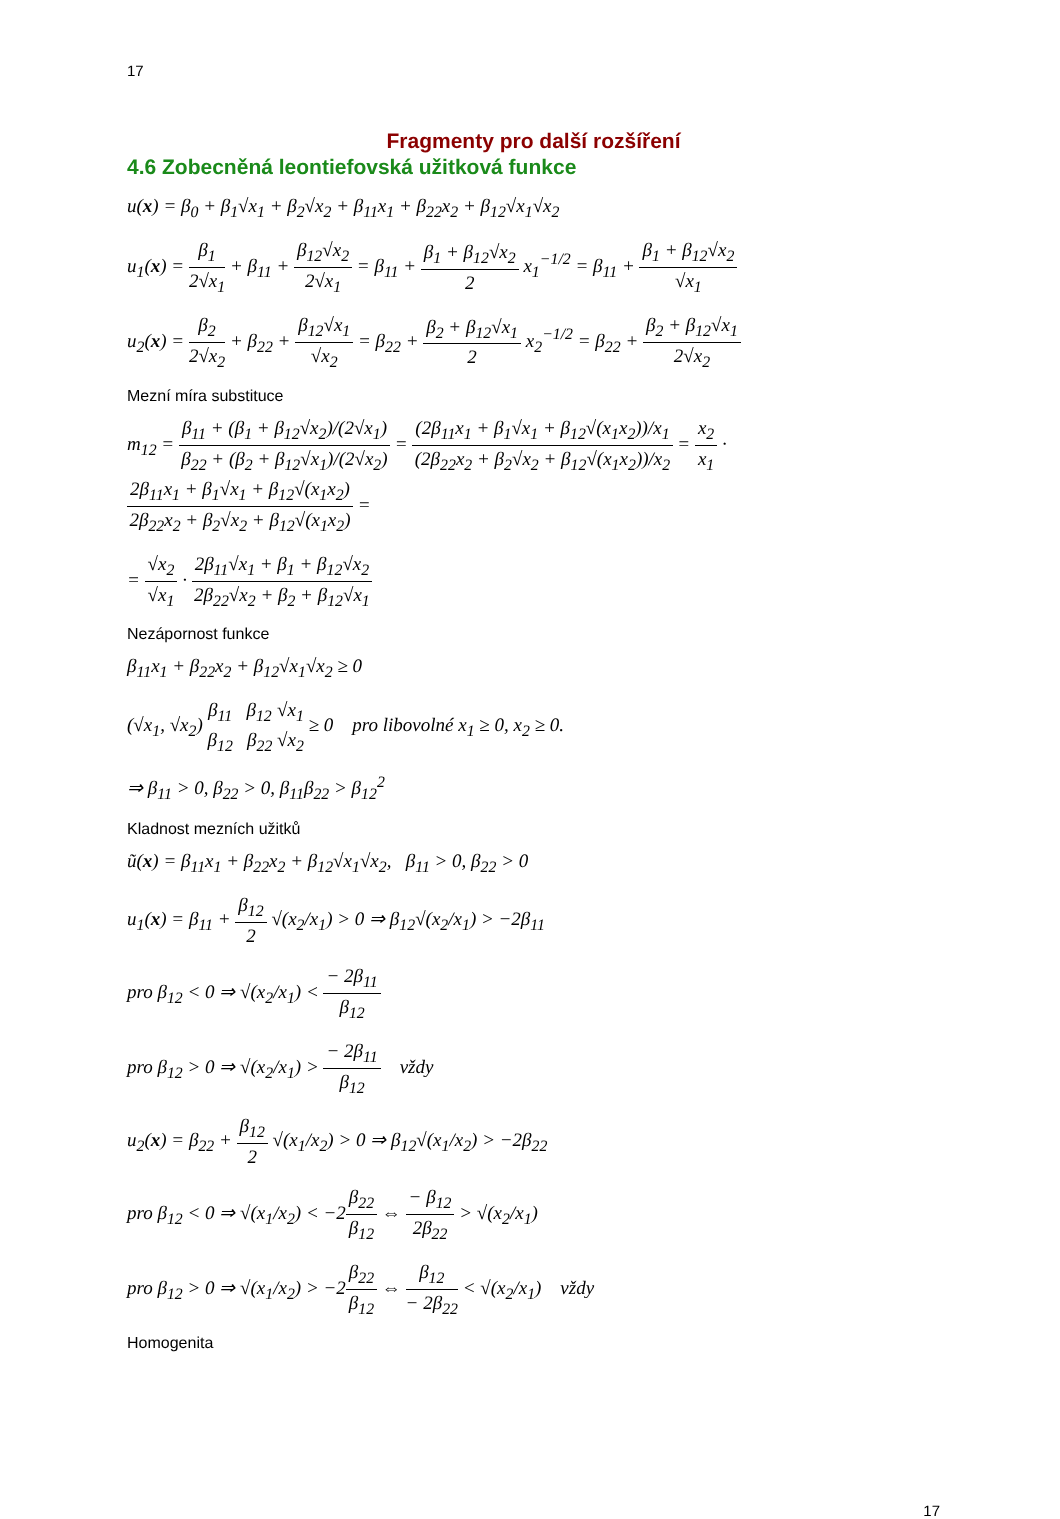17
Fragmenty pro další rozšíření
4.6 Zobecněná leontiefovská užitková funkce
u(x) = β<sub>0</sub> + β<sub>1</sub>√x<sub>1</sub> + β<sub>2</sub>√x<sub>2</sub> + β<sub>11</sub>x<sub>1</sub> + β<sub>22</sub>x<sub>2</sub> + β<sub>12</sub>√x<sub>1</sub>√x<sub>2</sub>
u<sub>1</sub>(x) = β<sub>1</sub> 2√x<sub>1</sub> + β<sub>11</sub> + β<sub>12</sub>√x<sub>2</sub> 2√x<sub>1</sub> = β<sub>11</sub> + β<sub>1</sub> + β<sub>12</sub>√x<sub>2</sub> 2 x<sub>1</sub><sup>−1/2</sup> = β<sub>11</sub> + β<sub>1</sub> + β<sub>12</sub>√x<sub>2</sub> √x<sub>1</sub>
u<sub>2</sub>(x) = β<sub>2</sub> 2√x<sub>2</sub> + β<sub>22</sub> + β<sub>12</sub>√x<sub>1</sub> √x<sub>2</sub> = β<sub>22</sub> + β<sub>2</sub> + β<sub>12</sub>√x<sub>1</sub> 2 x<sub>2</sub><sup>−1/2</sup> = β<sub>22</sub> + β<sub>2</sub> + β<sub>12</sub>√x<sub>1</sub> 2√x<sub>2</sub>
Mezní míra substituce
m<sub>12</sub> = β<sub>11</sub> + (β<sub>1</sub> + β<sub>12</sub>√x<sub>2</sub>)/(2√x<sub>1</sub>) β<sub>22</sub> + (β<sub>2</sub> + β<sub>12</sub>√x<sub>1</sub>)/(2√x<sub>2</sub>) = (2β<sub>11</sub>x<sub>1</sub> + β<sub>1</sub>√x<sub>1</sub> + β<sub>12</sub>√(x<sub>1</sub>x<sub>2</sub>))/x<sub>1</sub> (2β<sub>22</sub>x<sub>2</sub> + β<sub>2</sub>√x<sub>2</sub> + β<sub>12</sub>√(x<sub>1</sub>x<sub>2</sub>))/x<sub>2</sub> = x<sub>2</sub> x<sub>1</sub> · 2β<sub>11</sub>x<sub>1</sub> + β<sub>1</sub>√x<sub>1</sub> + β<sub>12</sub>√(x<sub>1</sub>x<sub>2</sub>) 2β<sub>22</sub>x<sub>2</sub> + β<sub>2</sub>√x<sub>2</sub> + β<sub>12</sub>√(x<sub>1</sub>x<sub>2</sub>) =
= √x<sub>2</sub> √x<sub>1</sub> · 2β<sub>11</sub>√x<sub>1</sub> + β<sub>1</sub> + β<sub>12</sub>√x<sub>2</sub> 2β<sub>22</sub>√x<sub>2</sub> + β<sub>2</sub> + β<sub>12</sub>√x<sub>1</sub>
Nezápornost funkce
β<sub>11</sub>x<sub>1</sub> + β<sub>22</sub>x<sub>2</sub> + β<sub>12</sub>√x<sub>1</sub>√x<sub>2</sub> ≥ 0
(√x<sub>1</sub>, √x<sub>2</sub>) β<sub>11</sub> β<sub>12</sub> β<sub>12</sub> β<sub>22</sub> √x<sub>1</sub> √x<sub>2</sub> ≥ 0 pro libovolné x<sub>1</sub> ≥ 0, x<sub>2</sub> ≥ 0.
⇒ β<sub>11</sub> > 0, β<sub>22</sub> > 0, β<sub>11</sub>β<sub>22</sub> > β<sub>12</sub><sup>2</sup>
Kladnost mezních užitků
ũ(x) = β<sub>11</sub>x<sub>1</sub> + β<sub>22</sub>x<sub>2</sub> + β<sub>12</sub>√x<sub>1</sub>√x<sub>2</sub>, β<sub>11</sub> > 0, β<sub>22</sub> > 0
u<sub>1</sub>(x) = β<sub>11</sub> + β<sub>12</sub> 2 √(x<sub>2</sub>/x<sub>1</sub>) > 0 ⇒ β<sub>12</sub>√(x<sub>2</sub>/x<sub>1</sub>) > −2β<sub>11</sub>
pro β<sub>12</sub> < 0 ⇒ √(x<sub>2</sub>/x<sub>1</sub>) < − 2β<sub>11</sub> β<sub>12</sub>
pro β<sub>12</sub> > 0 ⇒ √(x<sub>2</sub>/x<sub>1</sub>) > − 2β<sub>11</sub> β<sub>12</sub> vždy
u<sub>2</sub>(x) = β<sub>22</sub> + β<sub>12</sub> 2 √(x<sub>1</sub>/x<sub>2</sub>) > 0 ⇒ β<sub>12</sub>√(x<sub>1</sub>/x<sub>2</sub>) > −2β<sub>22</sub>
pro β<sub>12</sub> < 0 ⇒ √(x<sub>1</sub>/x<sub>2</sub>) < −2β<sub>22</sub> β<sub>12</sub> ⇔ − β<sub>12</sub> 2β<sub>22</sub> > √(x<sub>2</sub>/x<sub>1</sub>)
pro β<sub>12</sub> > 0 ⇒ √(x<sub>1</sub>/x<sub>2</sub>) > −2β<sub>22</sub> β<sub>12</sub> ⇔ β<sub>12</sub> − 2β<sub>22</sub> < √(x<sub>2</sub>/x<sub>1</sub>) vždy
Homogenita
17